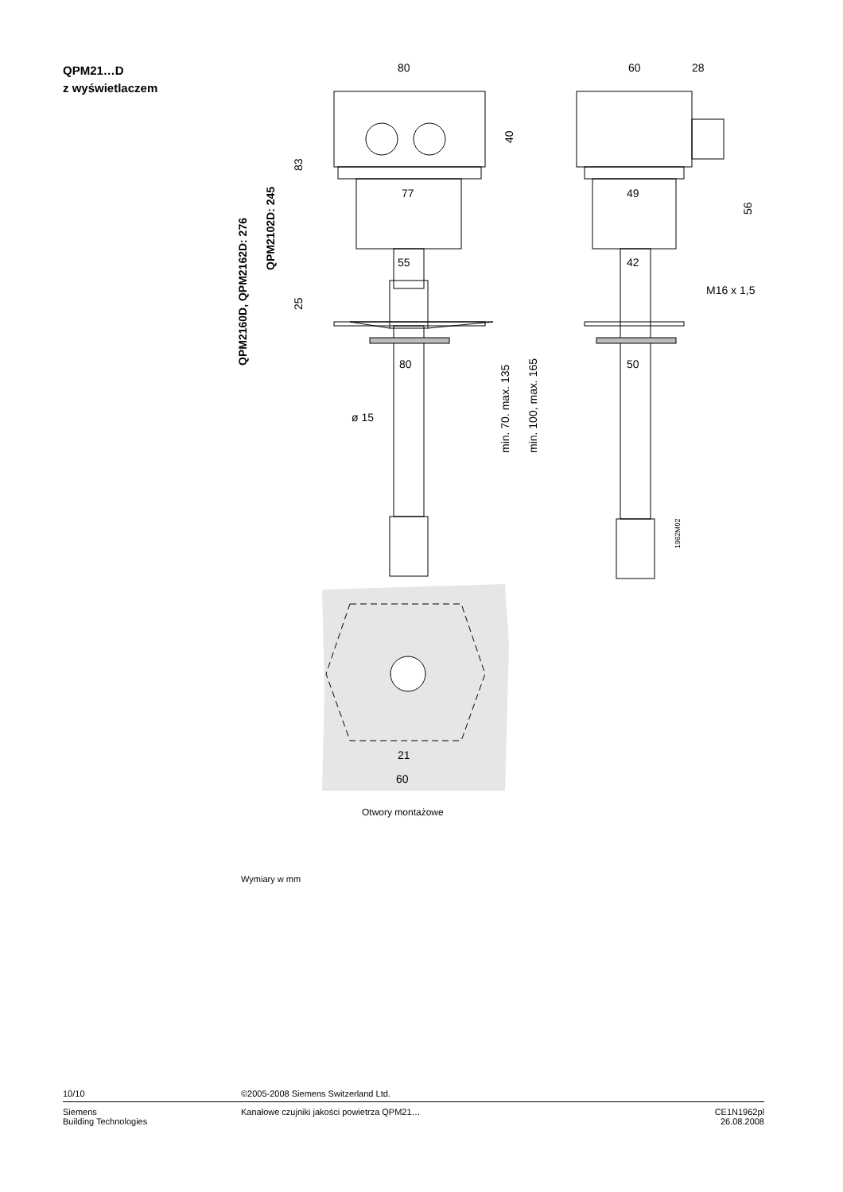QPM21…D
z wyświetlaczem
80
60
28
77
49
55
42
80
50
ø 15
M16 x 1,5
QPM2160D, QPM2162D: 276
QPM2102D: 245
83
25
40
56
min. 70. max. 135
min. 100, max. 165
1962M02
21
60
Otwory montażowe
Wymiary w mm
10/10 ©2005-2008 Siemens Switzerland Ltd.
Siemens
Building Technologies
Kanałowe czujniki jakości powietrza QPM21…
CE1N1962pl
26.08.2008